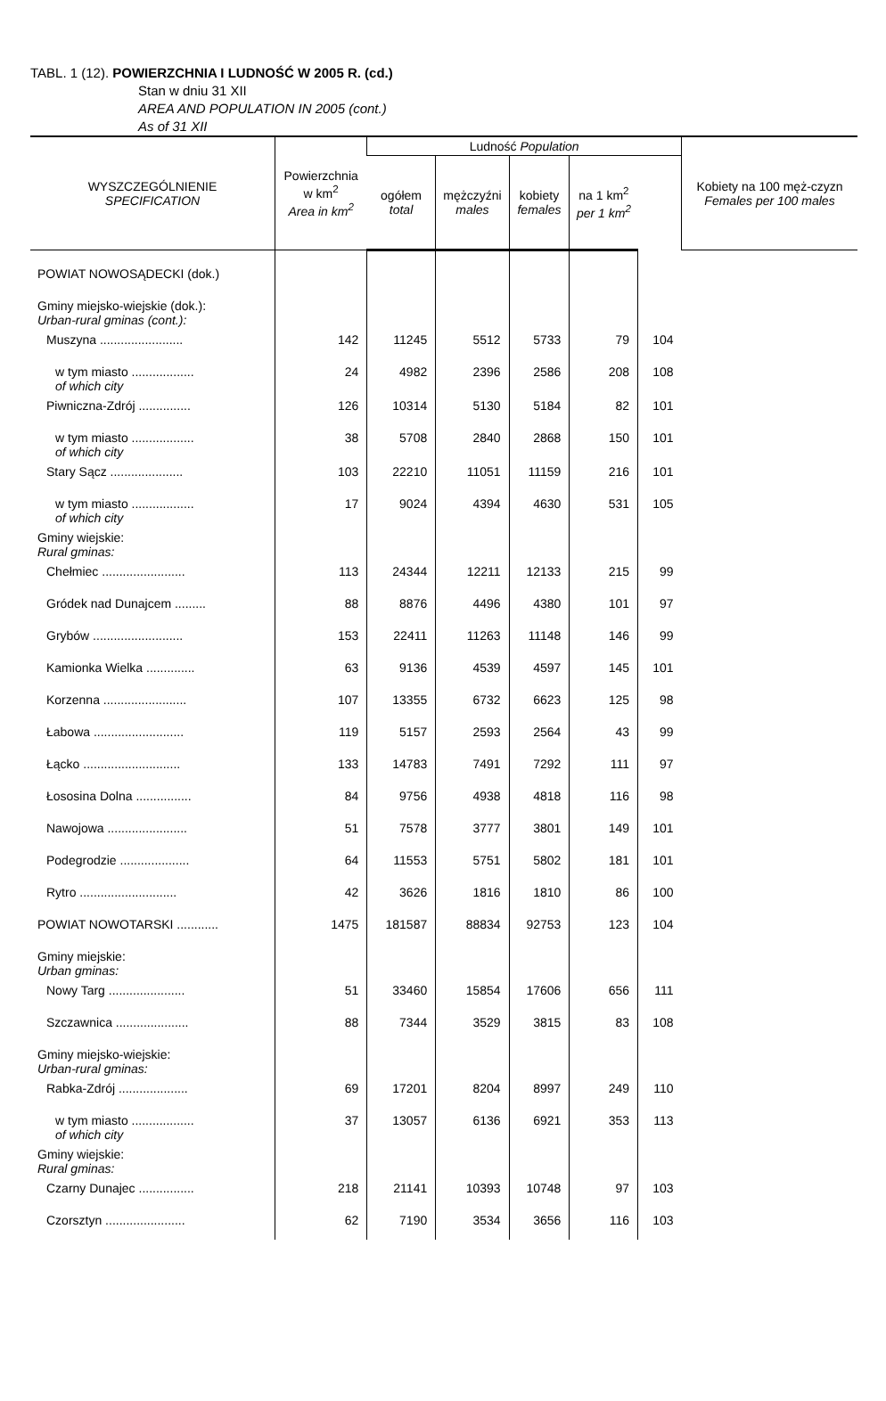TABL. 1 (12). POWIERZCHNIA I LUDNOŚĆ W 2005 R. (cd.)
Stan w dniu 31 XII
AREA AND POPULATION IN 2005 (cont.)
As of 31 XII
| WYSZCZEGÓLNIENIE SPECIFICATION | Powierzchnia w km<sup>2</sup> Area in km<sup>2</sup> | Ludność Population | | | | | Kobiety na 100 męż-czyzn Females per 100 males |
| --- | --- | --- | --- | --- | --- | --- | --- |
| | | ogółem total | mężczyźni males | kobiety females | na 1 km<sup>2</sup> per 1 km<sup>2</sup> | | |
| POWIAT NOWOSĄDECKI (dok.) | | | | | | | |
| Gminy miejsko-wiejskie (dok.): Urban-rural gminas (cont.): | | | | | | | |
| Muszyna ........................ | 142 | 11245 | 5512 | 5733 | 79 | 104 | |
| w tym miasto .................. of which city | 24 | 4982 | 2396 | 2586 | 208 | 108 | |
| Piwniczna-Zdrój ............... | 126 | 10314 | 5130 | 5184 | 82 | 101 | |
| w tym miasto .................. of which city | 38 | 5708 | 2840 | 2868 | 150 | 101 | |
| Stary Sącz ..................... | 103 | 22210 | 11051 | 11159 | 216 | 101 | |
| w tym miasto .................. of which city | 17 | 9024 | 4394 | 4630 | 531 | 105 | |
| Gminy wiejskie: Rural gminas: | | | | | | | |
| Chełmiec ........................ | 113 | 24344 | 12211 | 12133 | 215 | 99 | |
| Gródek nad Dunajcem ......... | 88 | 8876 | 4496 | 4380 | 101 | 97 | |
| Grybów .......................... | 153 | 22411 | 11263 | 11148 | 146 | 99 | |
| Kamionka Wielka .............. | 63 | 9136 | 4539 | 4597 | 145 | 101 | |
| Korzenna ........................ | 107 | 13355 | 6732 | 6623 | 125 | 98 | |
| Łabowa .......................... | 119 | 5157 | 2593 | 2564 | 43 | 99 | |
| Łącko ............................ | 133 | 14783 | 7491 | 7292 | 111 | 97 | |
| Łososina Dolna ................ | 84 | 9756 | 4938 | 4818 | 116 | 98 | |
| Nawojowa ....................... | 51 | 7578 | 3777 | 3801 | 149 | 101 | |
| Podegrodzie .................... | 64 | 11553 | 5751 | 5802 | 181 | 101 | |
| Rytro ............................ | 42 | 3626 | 1816 | 1810 | 86 | 100 | |
| POWIAT NOWOTARSKI ............ | 1475 | 181587 | 88834 | 92753 | 123 | 104 | |
| Gminy miejskie: Urban gminas: | | | | | | | |
| Nowy Targ ...................... | 51 | 33460 | 15854 | 17606 | 656 | 111 | |
| Szczawnica ..................... | 88 | 7344 | 3529 | 3815 | 83 | 108 | |
| Gminy miejsko-wiejskie: Urban-rural gminas: | | | | | | | |
| Rabka-Zdrój .................... | 69 | 17201 | 8204 | 8997 | 249 | 110 | |
| w tym miasto .................. of which city | 37 | 13057 | 6136 | 6921 | 353 | 113 | |
| Gminy wiejskie: Rural gminas: | | | | | | | |
| Czarny Dunajec ................ | 218 | 21141 | 10393 | 10748 | 97 | 103 | |
| Czorsztyn ....................... | 62 | 7190 | 3534 | 3656 | 116 | 103 | |